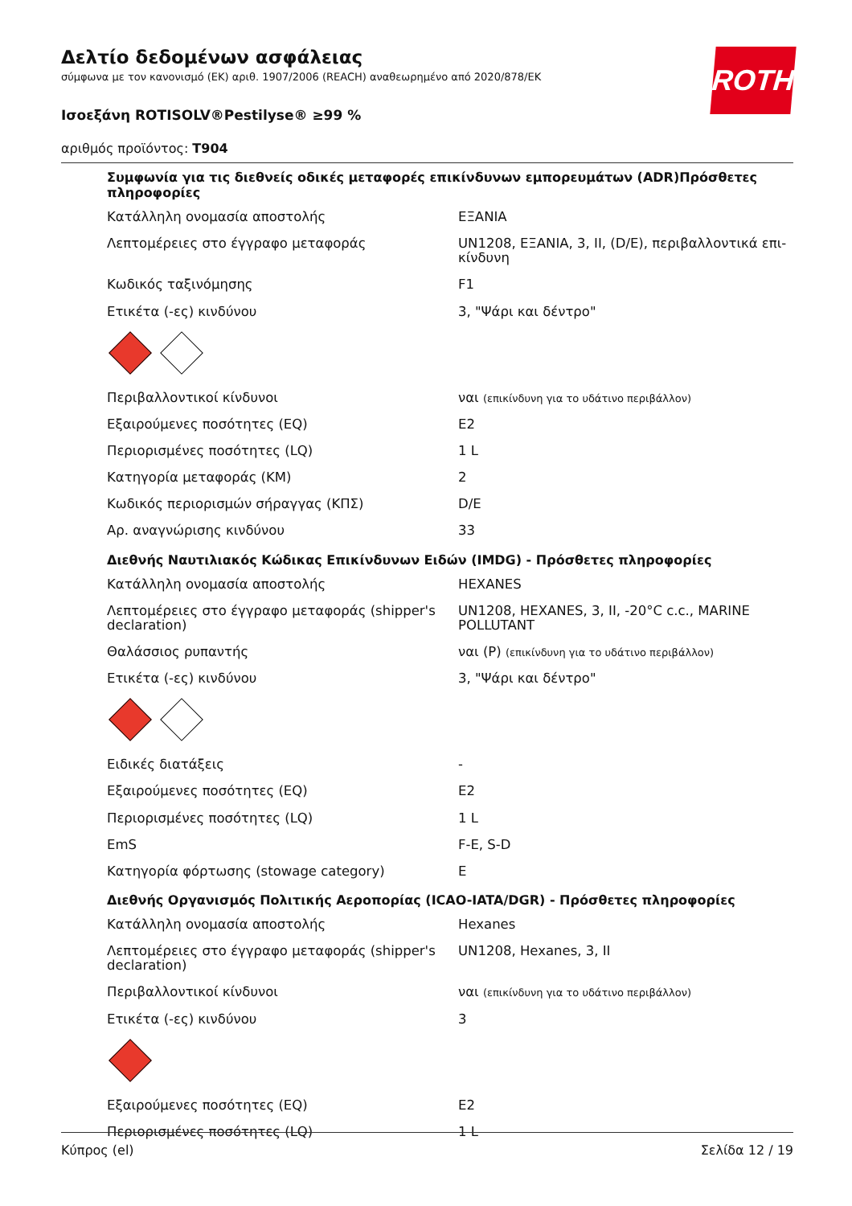ROTH
Δελτίο δεδομένων ασφάλειας
σύμφωνα με τον κανονισμό (ΕΚ) αριθ. 1907/2006 (REACH) αναθεωρημένο από 2020/878/ΕΚ
Ισοεξάνη ROTISOLV®Pestilyse® ≥99 %
αριθμός προϊόντος: T904
Συμφωνία για τις διεθνείς οδικές μεταφορές επικίνδυνων εμπορευμάτων (ADR)Πρόσθετες πληροφορίες
| Κατάλληλη ονομασία αποστολής | ΕΞΑΝΙΑ |
| Λεπτομέρειες στο έγγραφο μεταφοράς | UN1208, ΕΞΑΝΙΑ, 3, II, (D/E), περιβαλλοντικά επι-κίνδυνη |
| Κωδικός ταξινόμησης | F1 |
| Ετικέτα (-ες) κινδύνου | 3, "Ψάρι και δέντρο" |
| Περιβαλλοντικοί κίνδυνοι | ναι (επικίνδυνη για το υδάτινο περιβάλλον) |
| Εξαιρούμενες ποσότητες (EQ) | E2 |
| Περιορισμένες ποσότητες (LQ) | 1 L |
| Κατηγορία μεταφοράς (ΚΜ) | 2 |
| Κωδικός περιορισμών σήραγγας (ΚΠΣ) | D/E |
| Αρ. αναγνώρισης κινδύνου | 33 |
Διεθνής Ναυτιλιακός Κώδικας Επικίνδυνων Ειδών (IMDG) - Πρόσθετες πληροφορίες
| Κατάλληλη ονομασία αποστολής | HEXANES |
| Λεπτομέρειες στο έγγραφο μεταφοράς (shipper's declaration) | UN1208, HEXANES, 3, II, -20°C c.c., MARINE POLLUTANT |
| Θαλάσσιος ρυπαντής | ναι (P) (επικίνδυνη για το υδάτινο περιβάλλον) |
| Ετικέτα (-ες) κινδύνου | 3, "Ψάρι και δέντρο" |
| Ειδικές διατάξεις | - |
| Εξαιρούμενες ποσότητες (EQ) | E2 |
| Περιορισμένες ποσότητες (LQ) | 1 L |
| EmS | F-E, S-D |
| Κατηγορία φόρτωσης (stowage category) | E |
Διεθνής Οργανισμός Πολιτικής Αεροπορίας (ICAO-IATA/DGR) - Πρόσθετες πληροφορίες
| Κατάλληλη ονομασία αποστολής | Hexanes |
| Λεπτομέρειες στο έγγραφο μεταφοράς (shipper's declaration) | UN1208, Hexanes, 3, II |
| Περιβαλλοντικοί κίνδυνοι | ναι (επικίνδυνη για το υδάτινο περιβάλλον) |
| Ετικέτα (-ες) κινδύνου | 3 |
| Εξαιρούμενες ποσότητες (EQ) | E2 |
| Περιορισμένες ποσότητες (LQ) | 1 L |
Κύπρος (el) Σελίδα 12 / 19